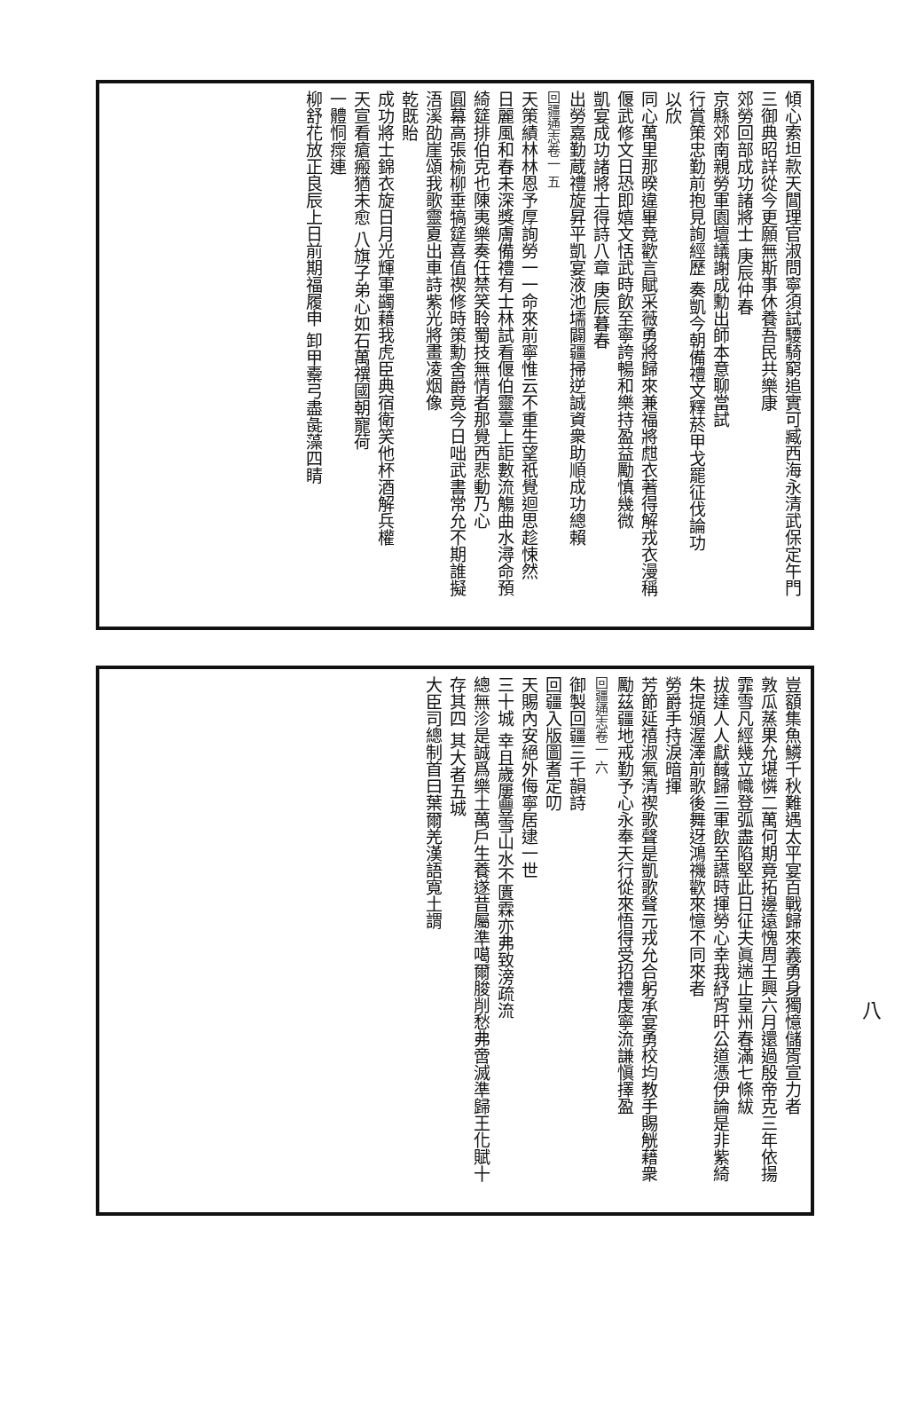傾心索坦款天閶理官淑問寧須試騕騎窮追實可臧西海永清武保定午門
三御典昭詳從今更願無斯事休養吾民共樂康
郊勞回部成功諸將士 庚辰仲春
京縣郊南親勞軍園壇議謝成勳出師本意聊當試
行賞策忠勤前抱見詢經歷 奏凱今朝備禮文釋菸甲戈罷征伐論功
以欣
同心萬里那暌違畢竟歡言賦采薇勇將歸來兼福將甝衣著得解戎衣漫稱
偃武修文日恐即嬉文恬武時飲至寧誇暢和樂持盈益勵慎幾微
凱宴成功諸將士得詩八章 庚辰暮春
出勞嘉勤蔵禮旋昇平凱宴液池壖闢疆掃逆誠資衆助順成功總賴
回疆通志卷一 五
天策績林林恩予厚詢勞一一命來前寧惟云不重生望祇覺迴思趁悚然
日麗風和春未深獎膚備禮有士林試看偃伯靈臺上詎數流觴曲水潯命預
綺筵排伯克也陳夷樂奏任禁笑聆蜀技無情者那覺西悲動乃心
圓幕高張榆柳垂犒筵喜值禊修時策勳舍爵竟今日咄武書常允不期誰擬
浯溪劭崖頌我歌靈夏出車詩紫光將畫凌烟像
乾既貽
成功將士錦衣旋日月光輝軍蠲藉我虎臣典宿衛笑他杯酒解兵權
天宣看瘡瘢猶未愈 八旗子弟心如石萬禩國朝寵荷
一體恫瘝連
柳舒花放正良辰上日前期福履申 卸甲櫜弓盡彘藻四睛
豈額集魚鱗千秋難遇太平宴百戰歸來義勇身獨憶儲胥宣力者
敦瓜蒸果允堪憐二萬何期竟拓邊遠愧周王興六月還過殷帝克三年依揚
霏雪凡經幾立幟登弧盡陷堅此日征夫眞遄止皇州春滿七條紱
拔達人人獻馘歸三軍飲至讌時揮勞心幸我紓宵旰公道憑伊論是非紫綺
朱提頒渥澤前歌後舞迓鴻禨歡來憶不同來者
勞爵手持淚暗揮
芳節延禧淑氣清禊歌聲是凱歌聲元戎允合躬承宴勇校均教手賜觥藉衆
勵茲疆地戒勤予心永奉天行從來悟得受招禮虔寧流謙愼擇盈
回疆通志卷一 六
御製回疆三千韻詩
回疆入版圖耆定叨
天賜內安絕外侮寧居逮一世
三十城 幸且歲屢豐雪山水不匱霖亦弗致滂疏流
總無沴是誠爲樂土萬戶生養遂昔屬準噶爾朘削愁弗啻滅準歸王化賦十
存其四 其大者五城
大臣司總制首曰葉爾羌漢語寬土謂
八